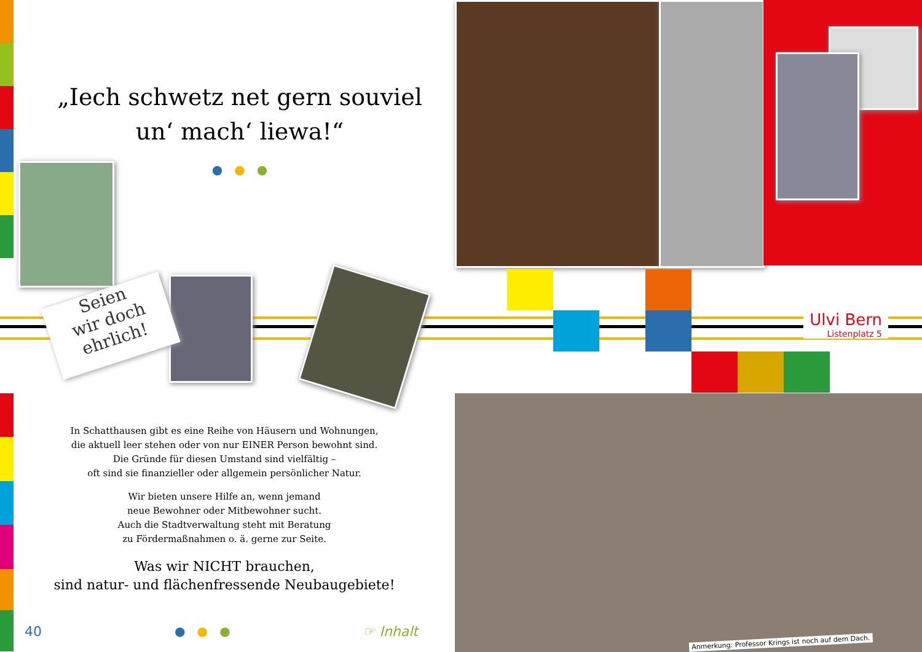„Iech schwetz net gern souviel
un‘ mach‘ liewa!“
● ● ●
Seien
wir doch
ehrlich!
Ulvi Bern
Listenplatz 5
In Schatthausen gibt es eine Reihe von Häusern und Wohnungen,
die aktuell leer stehen oder von nur EINER Person bewohnt sind.
Die Gründe für diesen Umstand sind vielfältig –
oft sind sie finanzieller oder allgemein persönlicher Natur.
Wir bieten unsere Hilfe an, wenn jemand
neue Bewohner oder Mitbewohner sucht.
Auch die Stadtverwaltung steht mit Beratung
zu Fördermaßnahmen o. ä. gerne zur Seite.
Was wir NICHT brauchen,
sind natur- und flächenfressende Neubaugebiete!
40 ● ● ● ☞ Inhalt
Anmerkung: Professor Krings ist noch auf dem Dach.